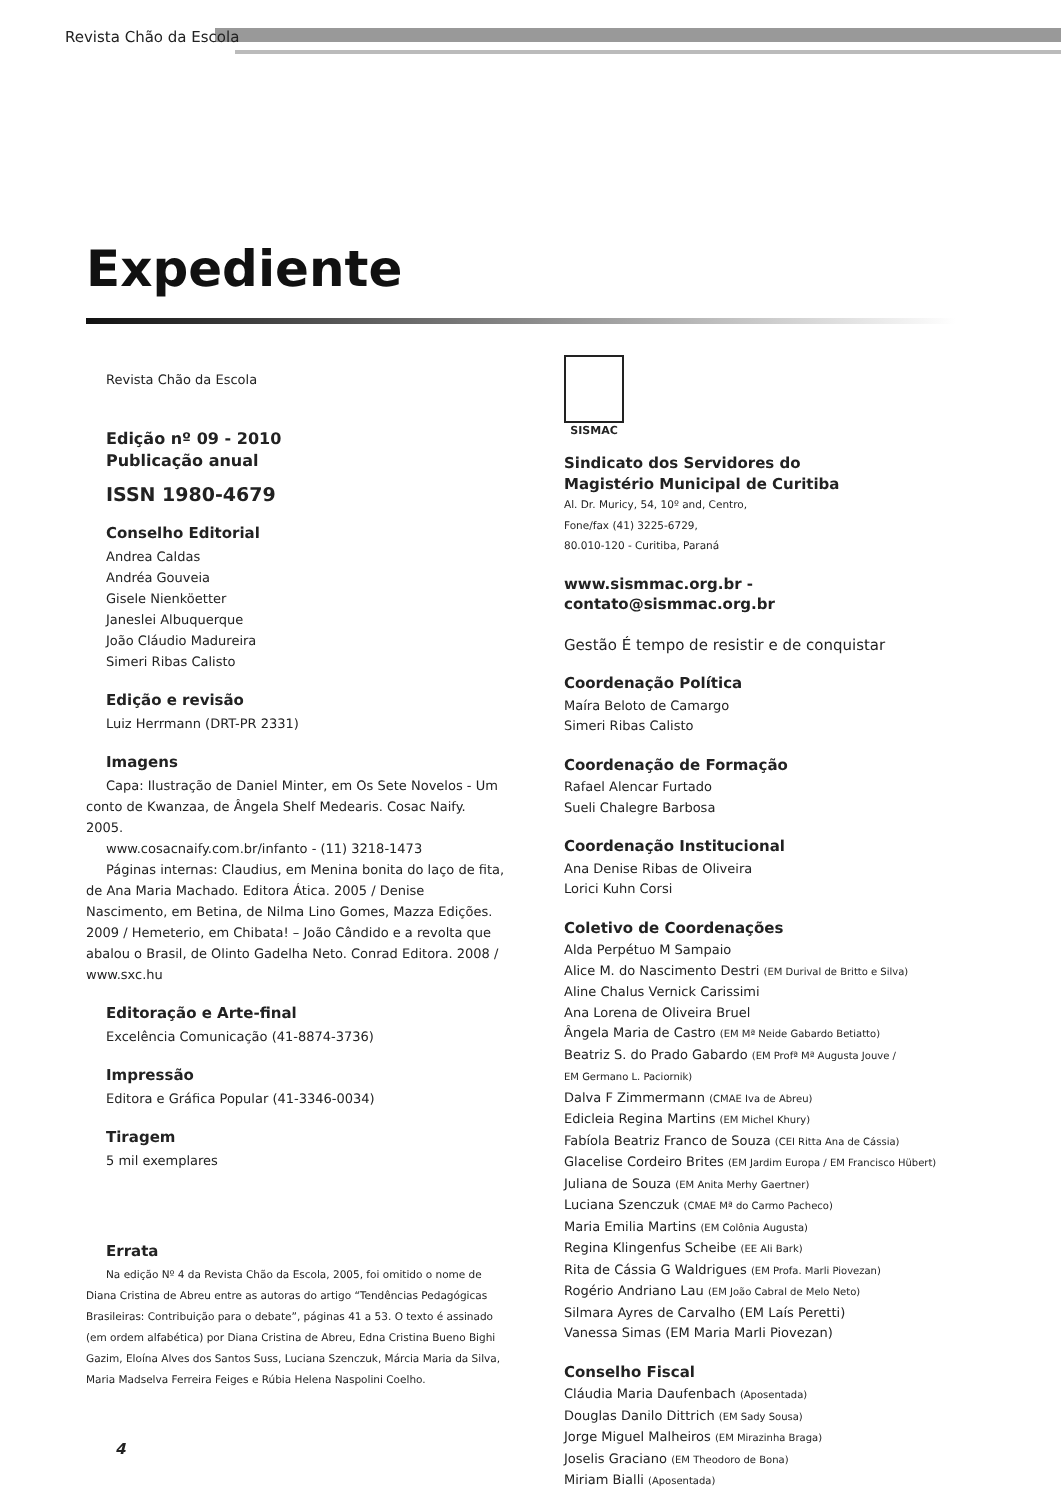Revista Chão da Escola
Expediente
Revista Chão da Escola
Edição nº 09 - 2010
Publicação anual
ISSN 1980-4679
Conselho Editorial
Andrea Caldas
Andréa Gouveia
Gisele Nienköetter
Janeslei Albuquerque
João Cláudio Madureira
Simeri Ribas Calisto
Edição e revisão
Luiz Herrmann (DRT-PR 2331)
Imagens
Capa: Ilustração de Daniel Minter, em Os Sete Novelos - Um conto de Kwanzaa, de Ângela Shelf Medearis. Cosac Naify. 2005.
www.cosacnaify.com.br/infanto - (11) 3218-1473
Páginas internas: Claudius, em Menina bonita do laço de fita, de Ana Maria Machado. Editora Ática. 2005 / Denise Nascimento, em Betina, de Nilma Lino Gomes, Mazza Edições. 2009 / Hemeterio, em Chibata! – João Cândido e a revolta que abalou o Brasil, de Olinto Gadelha Neto. Conrad Editora. 2008 / www.sxc.hu
Editoração e Arte-final
Excelência Comunicação (41-8874-3736)
Impressão
Editora e Gráfica Popular (41-3346-0034)
Tiragem
5 mil exemplares
Errata
Na edição Nº 4 da Revista Chão da Escola, 2005, foi omitido o nome de Diana Cristina de Abreu entre as autoras do artigo “Tendências Pedagógicas Brasileiras: Contribuição para o debate”, páginas 41 a 53. O texto é assinado (em ordem alfabética) por Diana Cristina de Abreu, Edna Cristina Bueno Bighi Gazim, Eloína Alves dos Santos Suss, Luciana Szenczuk, Márcia Maria da Silva, Maria Madselva Ferreira Feiges e Rúbia Helena Naspolini Coelho.
SISMAC
Sindicato dos Servidores do
Magistério Municipal de Curitiba
Al. Dr. Muricy, 54, 10º and, Centro,
Fone/fax (41) 3225-6729,
80.010-120 - Curitiba, Paraná
www.sismmac.org.br - contato@sismmac.org.br
Gestão É tempo de resistir e de conquistar
Coordenação Política
Maíra Beloto de Camargo
Simeri Ribas Calisto
Coordenação de Formação
Rafael Alencar Furtado
Sueli Chalegre Barbosa
Coordenação Institucional
Ana Denise Ribas de Oliveira
Lorici Kuhn Corsi
Coletivo de Coordenações
Alda Perpétuo M Sampaio
Alice M. do Nascimento Destri (EM Durival de Britto e Silva)
Aline Chalus Vernick Carissimi
Ana Lorena de Oliveira Bruel
Ângela Maria de Castro (EM Mª Neide Gabardo Betiatto)
Beatriz S. do Prado Gabardo (EM Profª Mª Augusta Jouve /
EM Germano L. Paciornik)
Dalva F Zimmermann (CMAE Iva de Abreu)
Edicleia Regina Martins (EM Michel Khury)
Fabíola Beatriz Franco de Souza (CEI Ritta Ana de Cássia)
Glacelise Cordeiro Brites (EM Jardim Europa / EM Francisco Hübert)
Juliana de Souza (EM Anita Merhy Gaertner)
Luciana Szenczuk (CMAE Mª do Carmo Pacheco)
Maria Emilia Martins (EM Colônia Augusta)
Regina Klingenfus Scheibe (EE Ali Bark)
Rita de Cássia G Waldrigues (EM Profa. Marli Piovezan)
Rogério Andriano Lau (EM João Cabral de Melo Neto)
Silmara Ayres de Carvalho (EM Laís Peretti)
Vanessa Simas (EM Maria Marli Piovezan)
Conselho Fiscal
Cláudia Maria Daufenbach (Aposentada)
Douglas Danilo Dittrich (EM Sady Sousa)
Jorge Miguel Malheiros (EM Mirazinha Braga)
Joselis Graciano (EM Theodoro de Bona)
Miriam Bialli (Aposentada)
4